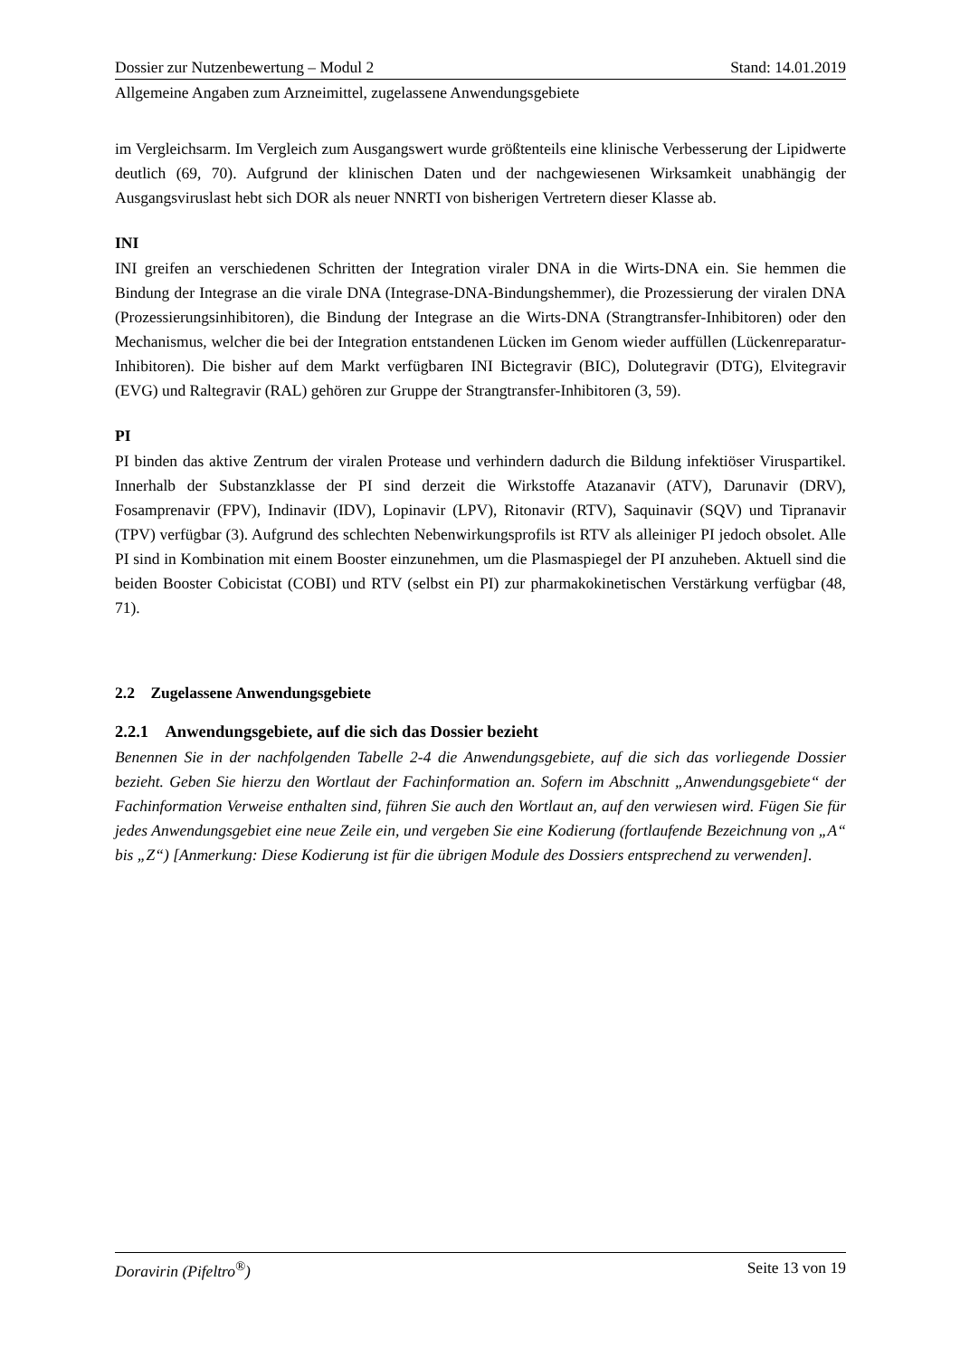Dossier zur Nutzenbewertung – Modul 2 Stand: 14.01.2019
Allgemeine Angaben zum Arzneimittel, zugelassene Anwendungsgebiete
im Vergleichsarm. Im Vergleich zum Ausgangswert wurde größtenteils eine klinische Verbesserung der Lipidwerte deutlich (69, 70). Aufgrund der klinischen Daten und der nachgewiesenen Wirksamkeit unabhängig der Ausgangsviruslast hebt sich DOR als neuer NNRTI von bisherigen Vertretern dieser Klasse ab.
INI
INI greifen an verschiedenen Schritten der Integration viraler DNA in die Wirts-DNA ein. Sie hemmen die Bindung der Integrase an die virale DNA (Integrase-DNA-Bindungshemmer), die Prozessierung der viralen DNA (Prozessierungsinhibitoren), die Bindung der Integrase an die Wirts-DNA (Strangtransfer-Inhibitoren) oder den Mechanismus, welcher die bei der Integration entstandenen Lücken im Genom wieder auffüllen (Lückenreparatur-Inhibitoren). Die bisher auf dem Markt verfügbaren INI Bictegravir (BIC), Dolutegravir (DTG), Elvitegravir (EVG) und Raltegravir (RAL) gehören zur Gruppe der Strangtransfer-Inhibitoren (3, 59).
PI
PI binden das aktive Zentrum der viralen Protease und verhindern dadurch die Bildung infektiöser Viruspartikel. Innerhalb der Substanzklasse der PI sind derzeit die Wirkstoffe Atazanavir (ATV), Darunavir (DRV), Fosamprenavir (FPV), Indinavir (IDV), Lopinavir (LPV), Ritonavir (RTV), Saquinavir (SQV) und Tipranavir (TPV) verfügbar (3). Aufgrund des schlechten Nebenwirkungsprofils ist RTV als alleiniger PI jedoch obsolet. Alle PI sind in Kombination mit einem Booster einzunehmen, um die Plasmaspiegel der PI anzuheben. Aktuell sind die beiden Booster Cobicistat (COBI) und RTV (selbst ein PI) zur pharmakokinetischen Verstärkung verfügbar (48, 71).
2.2 Zugelassene Anwendungsgebiete
2.2.1 Anwendungsgebiete, auf die sich das Dossier bezieht
Benennen Sie in der nachfolgenden Tabelle 2-4 die Anwendungsgebiete, auf die sich das vorliegende Dossier bezieht. Geben Sie hierzu den Wortlaut der Fachinformation an. Sofern im Abschnitt „Anwendungsgebiete“ der Fachinformation Verweise enthalten sind, führen Sie auch den Wortlaut an, auf den verwiesen wird. Fügen Sie für jedes Anwendungsgebiet eine neue Zeile ein, und vergeben Sie eine Kodierung (fortlaufende Bezeichnung von „A“ bis „Z“) [Anmerkung: Diese Kodierung ist für die übrigen Module des Dossiers entsprechend zu verwenden].
Doravirin (Pifeltro<sup>®</sup>) Seite 13 von 19